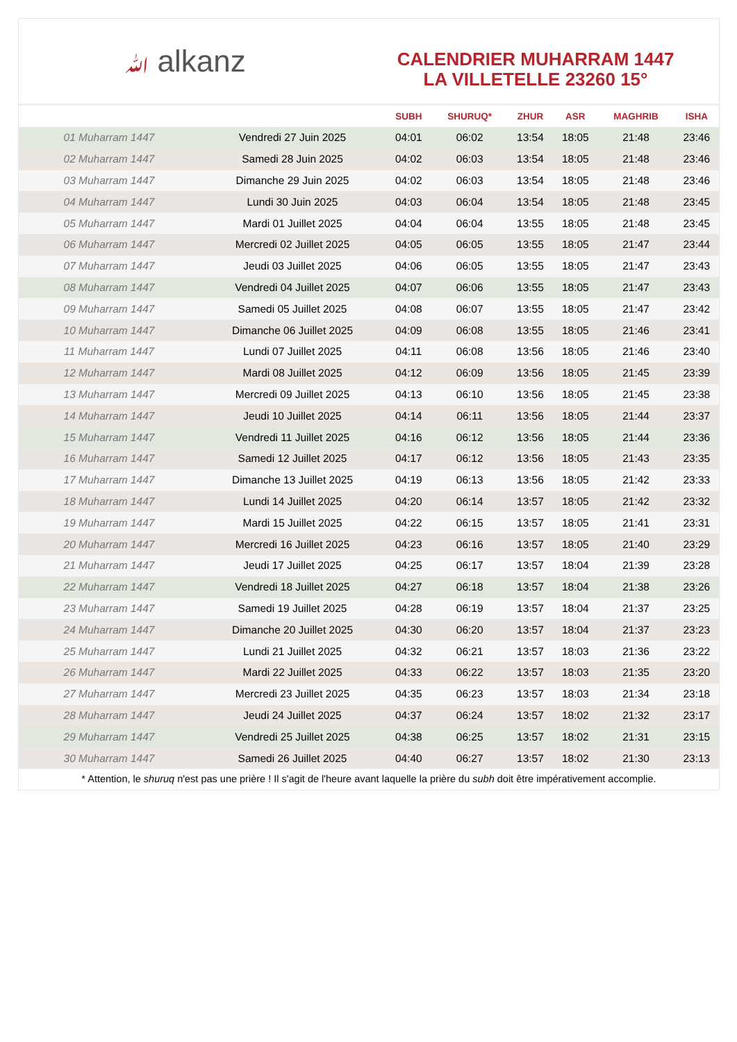ﷲ alkanz
CALENDRIER MUHARRAM 1447
LA VILLETELLE 23260 15°
| | | SUBH | SHURUQ* | ZHUR | ASR | MAGHRIB | ISHA |
| --- | --- | --- | --- | --- | --- | --- | --- |
| 01 Muharram 1447 | Vendredi 27 Juin 2025 | 04:01 | 06:02 | 13:54 | 18:05 | 21:48 | 23:46 |
| 02 Muharram 1447 | Samedi 28 Juin 2025 | 04:02 | 06:03 | 13:54 | 18:05 | 21:48 | 23:46 |
| 03 Muharram 1447 | Dimanche 29 Juin 2025 | 04:02 | 06:03 | 13:54 | 18:05 | 21:48 | 23:46 |
| 04 Muharram 1447 | Lundi 30 Juin 2025 | 04:03 | 06:04 | 13:54 | 18:05 | 21:48 | 23:45 |
| 05 Muharram 1447 | Mardi 01 Juillet 2025 | 04:04 | 06:04 | 13:55 | 18:05 | 21:48 | 23:45 |
| 06 Muharram 1447 | Mercredi 02 Juillet 2025 | 04:05 | 06:05 | 13:55 | 18:05 | 21:47 | 23:44 |
| 07 Muharram 1447 | Jeudi 03 Juillet 2025 | 04:06 | 06:05 | 13:55 | 18:05 | 21:47 | 23:43 |
| 08 Muharram 1447 | Vendredi 04 Juillet 2025 | 04:07 | 06:06 | 13:55 | 18:05 | 21:47 | 23:43 |
| 09 Muharram 1447 | Samedi 05 Juillet 2025 | 04:08 | 06:07 | 13:55 | 18:05 | 21:47 | 23:42 |
| 10 Muharram 1447 | Dimanche 06 Juillet 2025 | 04:09 | 06:08 | 13:55 | 18:05 | 21:46 | 23:41 |
| 11 Muharram 1447 | Lundi 07 Juillet 2025 | 04:11 | 06:08 | 13:56 | 18:05 | 21:46 | 23:40 |
| 12 Muharram 1447 | Mardi 08 Juillet 2025 | 04:12 | 06:09 | 13:56 | 18:05 | 21:45 | 23:39 |
| 13 Muharram 1447 | Mercredi 09 Juillet 2025 | 04:13 | 06:10 | 13:56 | 18:05 | 21:45 | 23:38 |
| 14 Muharram 1447 | Jeudi 10 Juillet 2025 | 04:14 | 06:11 | 13:56 | 18:05 | 21:44 | 23:37 |
| 15 Muharram 1447 | Vendredi 11 Juillet 2025 | 04:16 | 06:12 | 13:56 | 18:05 | 21:44 | 23:36 |
| 16 Muharram 1447 | Samedi 12 Juillet 2025 | 04:17 | 06:12 | 13:56 | 18:05 | 21:43 | 23:35 |
| 17 Muharram 1447 | Dimanche 13 Juillet 2025 | 04:19 | 06:13 | 13:56 | 18:05 | 21:42 | 23:33 |
| 18 Muharram 1447 | Lundi 14 Juillet 2025 | 04:20 | 06:14 | 13:57 | 18:05 | 21:42 | 23:32 |
| 19 Muharram 1447 | Mardi 15 Juillet 2025 | 04:22 | 06:15 | 13:57 | 18:05 | 21:41 | 23:31 |
| 20 Muharram 1447 | Mercredi 16 Juillet 2025 | 04:23 | 06:16 | 13:57 | 18:05 | 21:40 | 23:29 |
| 21 Muharram 1447 | Jeudi 17 Juillet 2025 | 04:25 | 06:17 | 13:57 | 18:04 | 21:39 | 23:28 |
| 22 Muharram 1447 | Vendredi 18 Juillet 2025 | 04:27 | 06:18 | 13:57 | 18:04 | 21:38 | 23:26 |
| 23 Muharram 1447 | Samedi 19 Juillet 2025 | 04:28 | 06:19 | 13:57 | 18:04 | 21:37 | 23:25 |
| 24 Muharram 1447 | Dimanche 20 Juillet 2025 | 04:30 | 06:20 | 13:57 | 18:04 | 21:37 | 23:23 |
| 25 Muharram 1447 | Lundi 21 Juillet 2025 | 04:32 | 06:21 | 13:57 | 18:03 | 21:36 | 23:22 |
| 26 Muharram 1447 | Mardi 22 Juillet 2025 | 04:33 | 06:22 | 13:57 | 18:03 | 21:35 | 23:20 |
| 27 Muharram 1447 | Mercredi 23 Juillet 2025 | 04:35 | 06:23 | 13:57 | 18:03 | 21:34 | 23:18 |
| 28 Muharram 1447 | Jeudi 24 Juillet 2025 | 04:37 | 06:24 | 13:57 | 18:02 | 21:32 | 23:17 |
| 29 Muharram 1447 | Vendredi 25 Juillet 2025 | 04:38 | 06:25 | 13:57 | 18:02 | 21:31 | 23:15 |
| 30 Muharram 1447 | Samedi 26 Juillet 2025 | 04:40 | 06:27 | 13:57 | 18:02 | 21:30 | 23:13 |
* Attention, le shuruq n'est pas une prière ! Il s'agit de l'heure avant laquelle la prière du subh doit être impérativement accomplie.